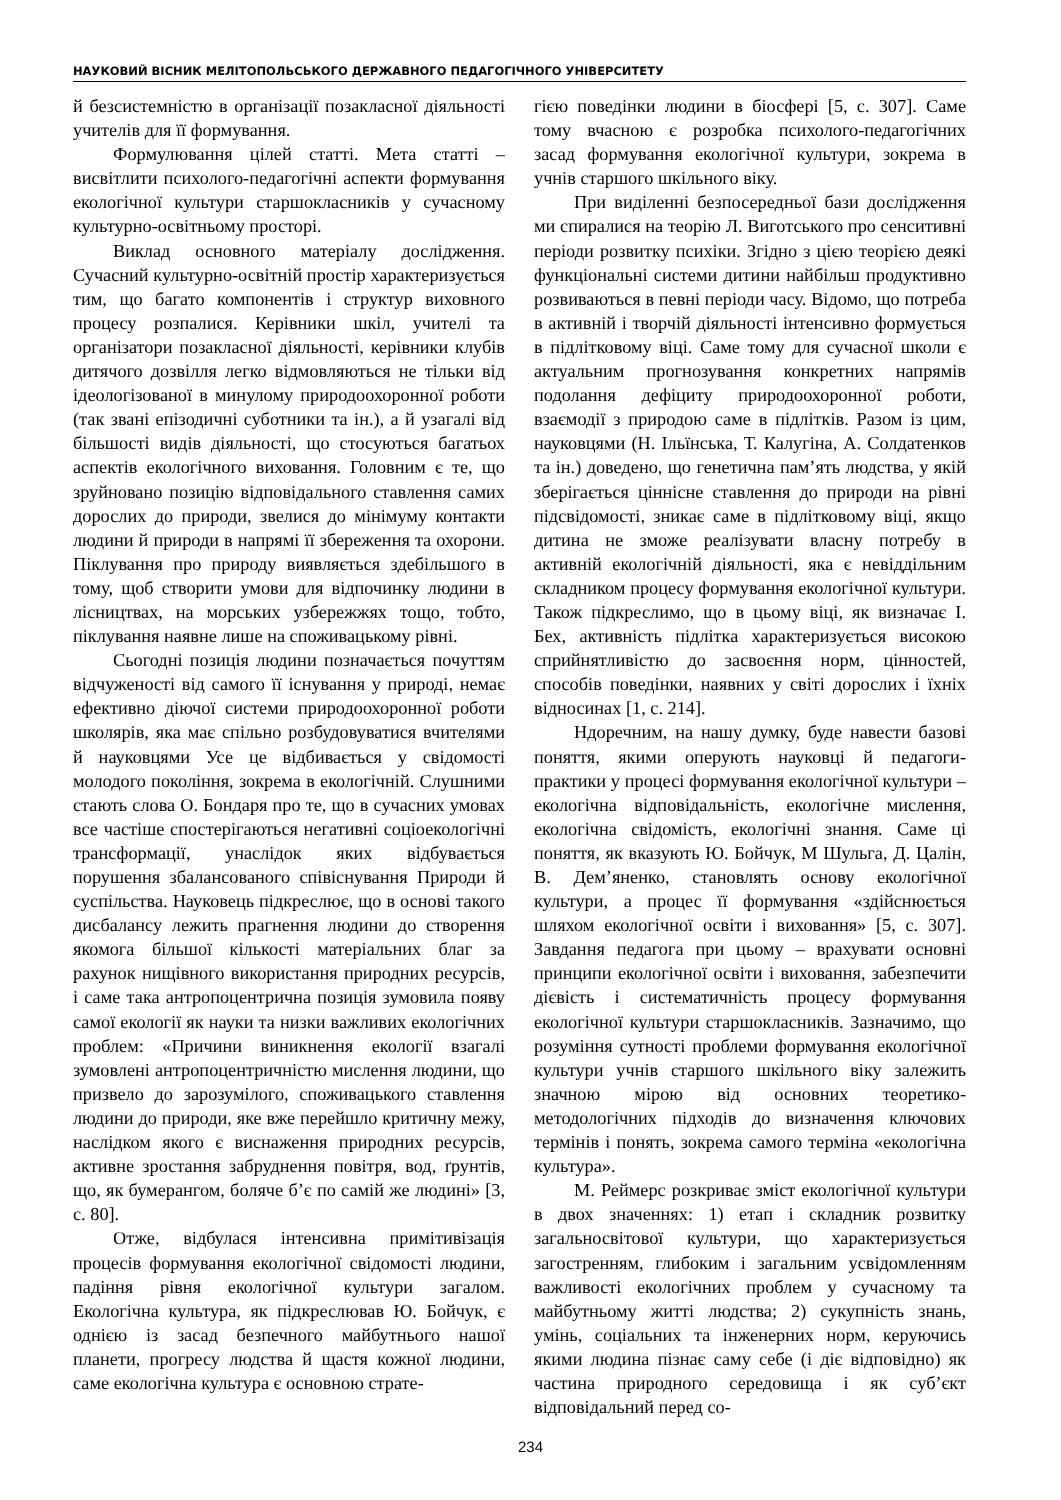НАУКОВИЙ ВІСНИК МЕЛІТОПОЛЬСЬКОГО ДЕРЖАВНОГО ПЕДАГОГІЧНОГО УНІВЕРСИТЕТУ
й безсистемністю в організації позакласної діяльності учителів для її формування.
Формулювання цілей статті. Мета статті – висвітлити психолого-педагогічні аспекти формування екологічної культури старшокласників у сучасному культурно-освітньому просторі.
Виклад основного матеріалу дослідження. Сучасний культурно-освітній простір характеризується тим, що багато компонентів і структур виховного процесу розпалися. Керівники шкіл, учителі та організатори позакласної діяльності, керівники клубів дитячого дозвілля легко відмовляються не тільки від ідеологізованої в минулому природоохоронної роботи (так звані епізодичні суботники та ін.), а й узагалі від більшості видів діяльності, що стосуються багатьох аспектів екологічного виховання. Головним є те, що зруйновано позицію відповідального ставлення самих дорослих до природи, звелися до мінімуму контакти людини й природи в напрямі її збереження та охорони. Піклування про природу виявляється здебільшого в тому, щоб створити умови для відпочинку людини в лісництвах, на морських узбережжях тощо, тобто, піклування наявне лише на споживацькому рівні.
Сьогодні позиція людини позначається почуттям відчуженості від самого її існування у природі, немає ефективно діючої системи природоохоронної роботи школярів, яка має спільно розбудовуватися вчителями й науковцями Усе це відбивається у свідомості молодого покоління, зокрема в екологічній. Слушними стають слова О. Бондаря про те, що в сучасних умовах все частіше спостерігаються негативні соціоекологічні трансформації, унаслідок яких відбувається порушення збалансованого співіснування Природи й суспільства. Науковець підкреслює, що в основі такого дисбалансу лежить прагнення людини до створення якомога більшої кількості матеріальних благ за рахунок нищівного використання природних ресурсів, і саме така антропоцентрична позиція зумовила появу самої екології як науки та низки важливих екологічних проблем: «Причини виникнення екології взагалі зумовлені антропоцентричністю мислення людини, що призвело до зарозумілого, споживацького ставлення людини до природи, яке вже перейшло критичну межу, наслідком якого є виснаження природних ресурсів, активне зростання забруднення повітря, вод, ґрунтів, що, як бумерангом, боляче б’є по самій же людині» [3, с. 80].
Отже, відбулася інтенсивна примітивізація процесів формування екологічної свідомості людини, падіння рівня екологічної культури загалом. Екологічна культура, як підкреслював Ю. Бойчук, є однією із засад безпечного майбутнього нашої планети, прогресу людства й щастя кожної людини, саме екологічна культура є основною страте-
гією поведінки людини в біосфері [5, с. 307]. Саме тому вчасною є розробка психолого-педагогічних засад формування екологічної культури, зокрема в учнів старшого шкільного віку.
При виділенні безпосередньої бази дослідження ми спиралися на теорію Л. Виготського про сенситивні періоди розвитку психіки. Згідно з цією теорією деякі функціональні системи дитини найбільш продуктивно розвиваються в певні періоди часу. Відомо, що потреба в активній і творчій діяльності інтенсивно формується в підлітковому віці. Саме тому для сучасної школи є актуальним прогнозування конкретних напрямів подолання дефіциту природоохоронної роботи, взаємодії з природою саме в підлітків. Разом із цим, науковцями (Н. Ільїнська, Т. Калугіна, А. Солдатенков та ін.) доведено, що генетична пам’ять людства, у якій зберігається ціннісне ставлення до природи на рівні підсвідомості, зникає саме в підлітковому віці, якщо дитина не зможе реалізувати власну потребу в активній екологічній діяльності, яка є невіддільним складником процесу формування екологічної культури. Також підкреслимо, що в цьому віці, як визначає І. Бех, активність підлітка характеризується високою сприйнятливістю до засвоєння норм, цінностей, способів поведінки, наявних у світі дорослих і їхніх відносинах [1, с. 214].
Ндоречним, на нашу думку, буде навести базові поняття, якими оперують науковці й педагоги-практики у процесі формування екологічної культури – екологічна відповідальність, екологічне мислення, екологічна свідомість, екологічні знання. Саме ці поняття, як вказують Ю. Бойчук, М Шульга, Д. Цалін, В. Дем’яненко, становлять основу екологічної культури, а процес її формування «здійснюється шляхом екологічної освіти і виховання» [5, с. 307]. Завдання педагога при цьому – врахувати основні принципи екологічної освіти і виховання, забезпечити дієвість і систематичність процесу формування екологічної культури старшокласників. Зазначимо, що розуміння сутності проблеми формування екологічної культури учнів старшого шкільного віку залежить значною мірою від основних теоретико-методологічних підходів до визначення ключових термінів і понять, зокрема самого терміна «екологічна культура».
М. Реймерс розкриває зміст екологічної культури в двох значеннях: 1) етап і складник розвитку загальносвітової культури, що характеризується загостренням, глибоким і загальним усвідомленням важливості екологічних проблем у сучасному та майбутньому житті людства; 2) сукупність знань, умінь, соціальних та інженерних норм, керуючись якими людина пізнає саму себе (і діє відповідно) як частина природного середовища і як суб’єкт відповідальний перед со-
234